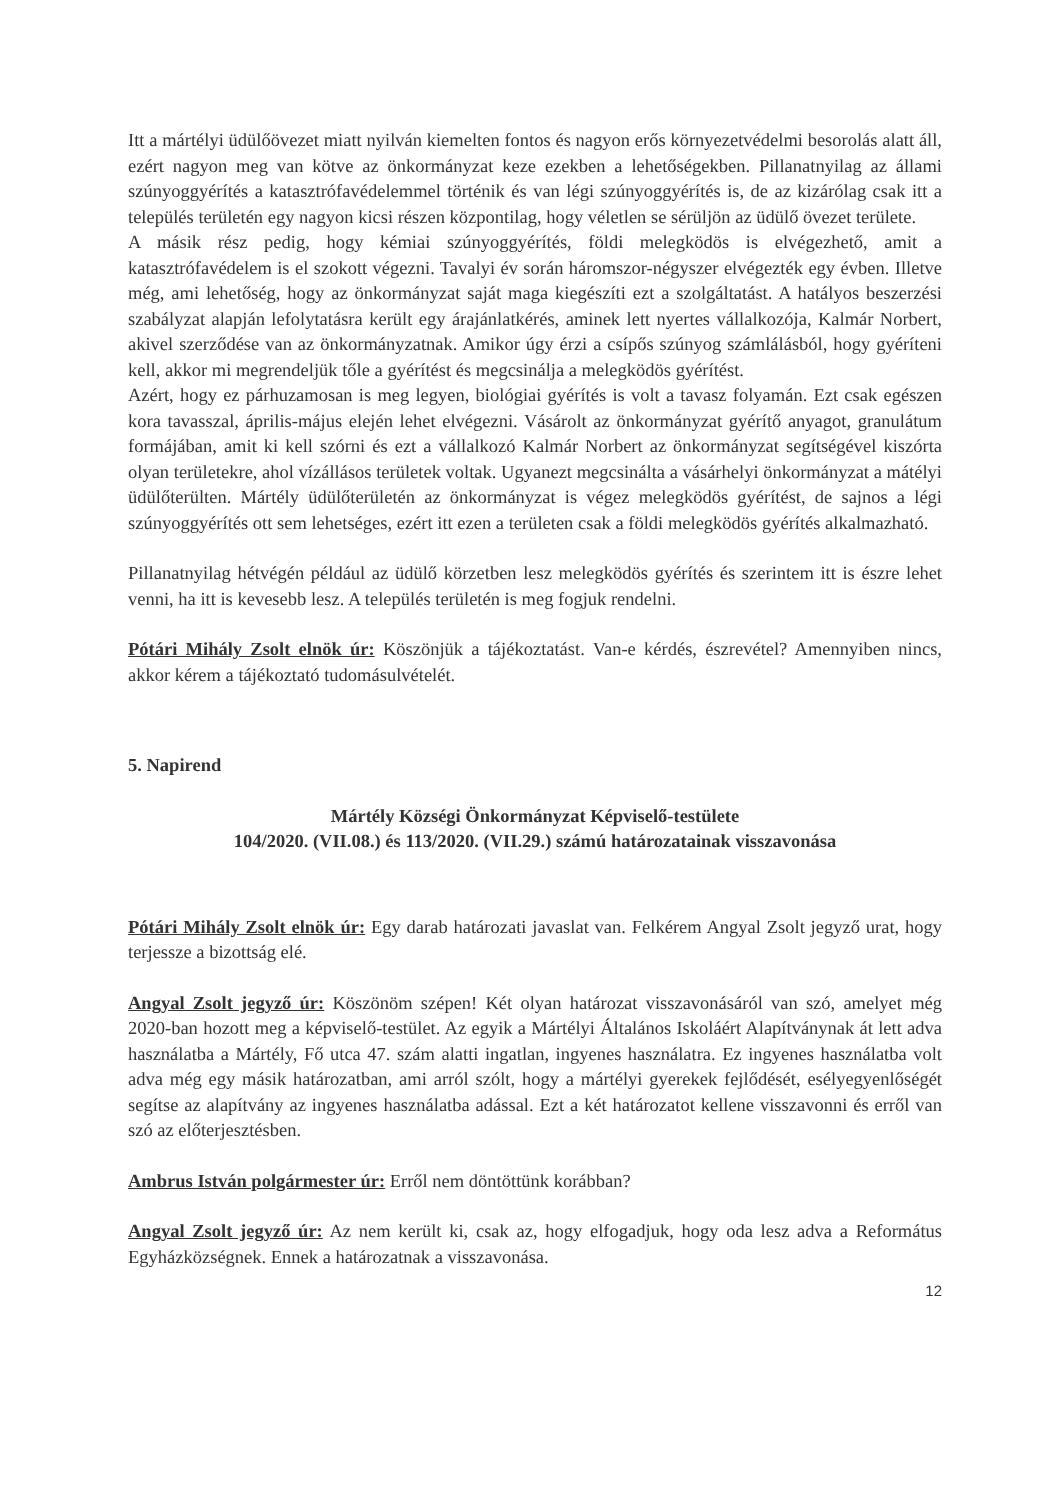Itt a mártélyi üdülőövezet miatt nyilván kiemelten fontos és nagyon erős környezetvédelmi besorolás alatt áll, ezért nagyon meg van kötve az önkormányzat keze ezekben a lehetőségekben. Pillanatnyilag az állami szúnyoggyérítés a katasztrófavédelemmel történik és van légi szúnyoggyérítés is, de az kizárólag csak itt a település területén egy nagyon kicsi részen központilag, hogy véletlen se sérüljön az üdülő övezet területe.
A másik rész pedig, hogy kémiai szúnyoggyérítés, földi melegködös is elvégezhető, amit a katasztrófavédelem is el szokott végezni. Tavalyi év során háromszor-négyszer elvégezték egy évben. Illetve még, ami lehetőség, hogy az önkormányzat saját maga kiegészíti ezt a szolgáltatást. A hatályos beszerzési szabályzat alapján lefolytatásra került egy árajánlatkérés, aminek lett nyertes vállalkozója, Kalmár Norbert, akivel szerződése van az önkormányzatnak. Amikor úgy érzi a csípős szúnyog számlálásból, hogy gyéríteni kell, akkor mi megrendeljük tőle a gyérítést és megcsinálja a melegködös gyérítést.
Azért, hogy ez párhuzamosan is meg legyen, biológiai gyérítés is volt a tavasz folyamán. Ezt csak egészen kora tavasszal, április-május elején lehet elvégezni. Vásárolt az önkormányzat gyérítő anyagot, granulátum formájában, amit ki kell szórni és ezt a vállalkozó Kalmár Norbert az önkormányzat segítségével kiszórta olyan területekre, ahol vízállásos területek voltak. Ugyanezt megcsinálta a vásárhelyi önkormányzat a mátélyi üdülőterülten. Mártély üdülőterületén az önkormányzat is végez melegködös gyérítést, de sajnos a légi szúnyoggyérítés ott sem lehetséges, ezért itt ezen a területen csak a földi melegködös gyérítés alkalmazható.
Pillanatnyilag hétvégén például az üdülő körzetben lesz melegködös gyérítés és szerintem itt is észre lehet venni, ha itt is kevesebb lesz. A település területén is meg fogjuk rendelni.
Pótári Mihály Zsolt elnök úr: Köszönjük a tájékoztatást. Van-e kérdés, észrevétel? Amennyiben nincs, akkor kérem a tájékoztató tudomásulvételét.
5. Napirend
Mártély Községi Önkormányzat Képviselő-testülete
104/2020. (VII.08.) és 113/2020. (VII.29.) számú határozatainak visszavonása
Pótári Mihály Zsolt elnök úr: Egy darab határozati javaslat van. Felkérem Angyal Zsolt jegyző urat, hogy terjessze a bizottság elé.
Angyal Zsolt jegyző úr: Köszönöm szépen! Két olyan határozat visszavonásáról van szó, amelyet még 2020-ban hozott meg a képviselő-testület. Az egyik a Mártélyi Általános Iskoláért Alapítványnak át lett adva használatba a Mártély, Fő utca 47. szám alatti ingatlan, ingyenes használatra. Ez ingyenes használatba volt adva még egy másik határozatban, ami arról szólt, hogy a mártélyi gyerekek fejlődését, esélyegyenlőségét segítse az alapítvány az ingyenes használatba adással. Ezt a két határozatot kellene visszavonni és erről van szó az előterjesztésben.
Ambrus István polgármester úr: Erről nem döntöttünk korábban?
Angyal Zsolt jegyző úr: Az nem került ki, csak az, hogy elfogadjuk, hogy oda lesz adva a Református Egyházközségnek. Ennek a határozatnak a visszavonása.
12